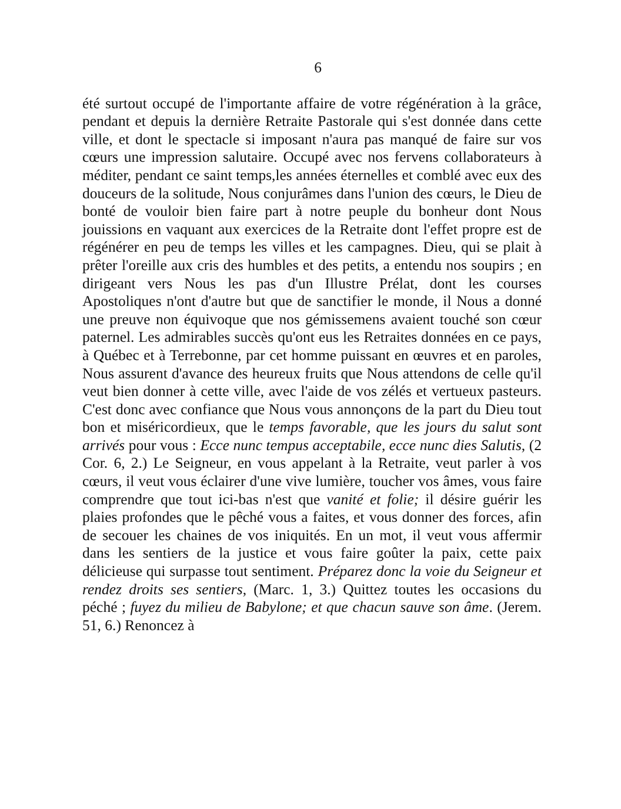6
été surtout occupé de l'importante affaire de votre régénération à la grâce, pendant et depuis la dernière Retraite Pastorale qui s'est donnée dans cette ville, et dont le spectacle si imposant n'aura pas manqué de faire sur vos cœurs une impression salutaire. Occupé avec nos fervens collaborateurs à méditer, pendant ce saint temps,les années éternelles et comblé avec eux des douceurs de la solitude, Nous conjurâmes dans l'union des cœurs, le Dieu de bonté de vouloir bien faire part à notre peuple du bonheur dont Nous jouissions en vaquant aux exercices de la Retraite dont l'effet propre est de régénérer en peu de temps les villes et les campagnes. Dieu, qui se plait à prêter l'oreille aux cris des humbles et des petits, a entendu nos soupirs ; en dirigeant vers Nous les pas d'un Illustre Prélat, dont les courses Apostoliques n'ont d'autre but que de sanctifier le monde, il Nous a donné une preuve non équivoque que nos gémissemens avaient touché son cœur paternel. Les admirables succès qu'ont eus les Retraites données en ce pays, à Québec et à Terrebonne, par cet homme puissant en œuvres et en paroles, Nous assurent d'avance des heureux fruits que Nous attendons de celle qu'il veut bien donner à cette ville, avec l'aide de vos zélés et vertueux pasteurs. C'est donc avec confiance que Nous vous annonçons de la part du Dieu tout bon et miséricordieux, que le temps favorable, que les jours du salut sont arrivés pour vous : Ecce nunc tempus acceptabile, ecce nunc dies Salutis, (2 Cor. 6, 2.) Le Seigneur, en vous appelant à la Retraite, veut parler à vos cœurs, il veut vous éclairer d'une vive lumière, toucher vos âmes, vous faire comprendre que tout ici-bas n'est que vanité et folie; il désire guérir les plaies profondes que le pêché vous a faites, et vous donner des forces, afin de secouer les chaines de vos iniquités. En un mot, il veut vous affermir dans les sentiers de la justice et vous faire goûter la paix, cette paix délicieuse qui surpasse tout sentiment. Préparez donc la voie du Seigneur et rendez droits ses sentiers, (Marc. 1, 3.) Quittez toutes les occasions du péché ; fuyez du milieu de Babylone; et que chacun sauve son âme. (Jerem. 51, 6.) Renoncez à